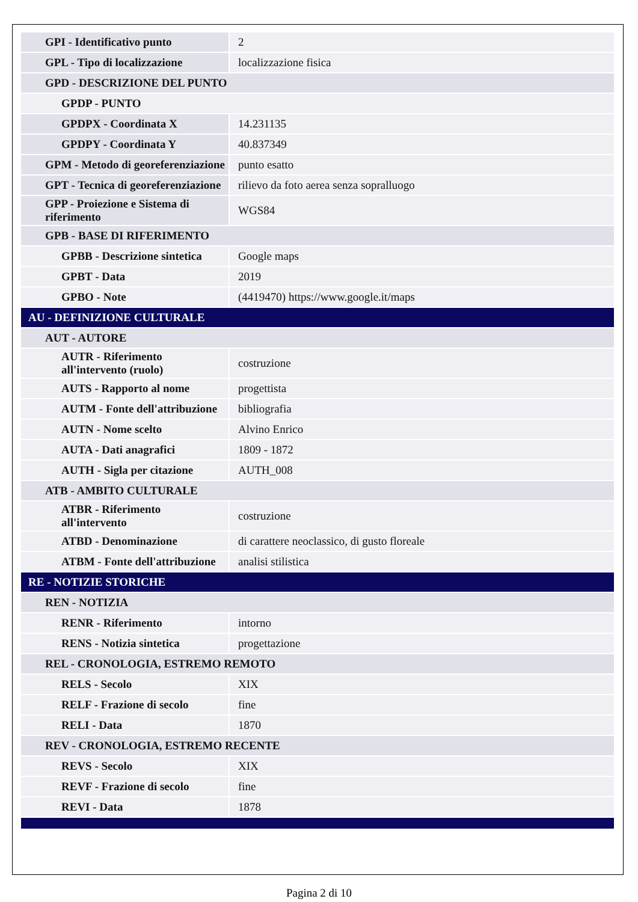| GPI - Identificativo punto | 2 |
| GPL - Tipo di localizzazione | localizzazione fisica |
| GPD - DESCRIZIONE DEL PUNTO | |
| GPDP - PUNTO | |
| GPDPX - Coordinata X | 14.231135 |
| GPDPY - Coordinata Y | 40.837349 |
| GPM - Metodo di georeferenziazione | punto esatto |
| GPT - Tecnica di georeferenziazione | rilievo da foto aerea senza sopralluogo |
| GPP - Proiezione e Sistema di riferimento | WGS84 |
| GPB - BASE DI RIFERIMENTO | |
| GPBB - Descrizione sintetica | Google maps |
| GPBT - Data | 2019 |
| GPBO - Note | (4419470) https://www.google.it/maps |
| AU - DEFINIZIONE CULTURALE | |
| AUT - AUTORE | |
| AUTR - Riferimento all'intervento (ruolo) | costruzione |
| AUTS - Rapporto al nome | progettista |
| AUTM - Fonte dell'attribuzione | bibliografia |
| AUTN - Nome scelto | Alvino Enrico |
| AUTA - Dati anagrafici | 1809 - 1872 |
| AUTH - Sigla per citazione | AUTH_008 |
| ATB - AMBITO CULTURALE | |
| ATBR - Riferimento all'intervento | costruzione |
| ATBD - Denominazione | di carattere neoclassico, di gusto floreale |
| ATBM - Fonte dell'attribuzione | analisi stilistica |
| RE - NOTIZIE STORICHE | |
| REN - NOTIZIA | |
| RENR - Riferimento | intorno |
| RENS - Notizia sintetica | progettazione |
| REL - CRONOLOGIA, ESTREMO REMOTO | |
| RELS - Secolo | XIX |
| RELF - Frazione di secolo | fine |
| RELI - Data | 1870 |
| REV - CRONOLOGIA, ESTREMO RECENTE | |
| REVS - Secolo | XIX |
| REVF - Frazione di secolo | fine |
| REVI - Data | 1878 |
Pagina 2 di 10